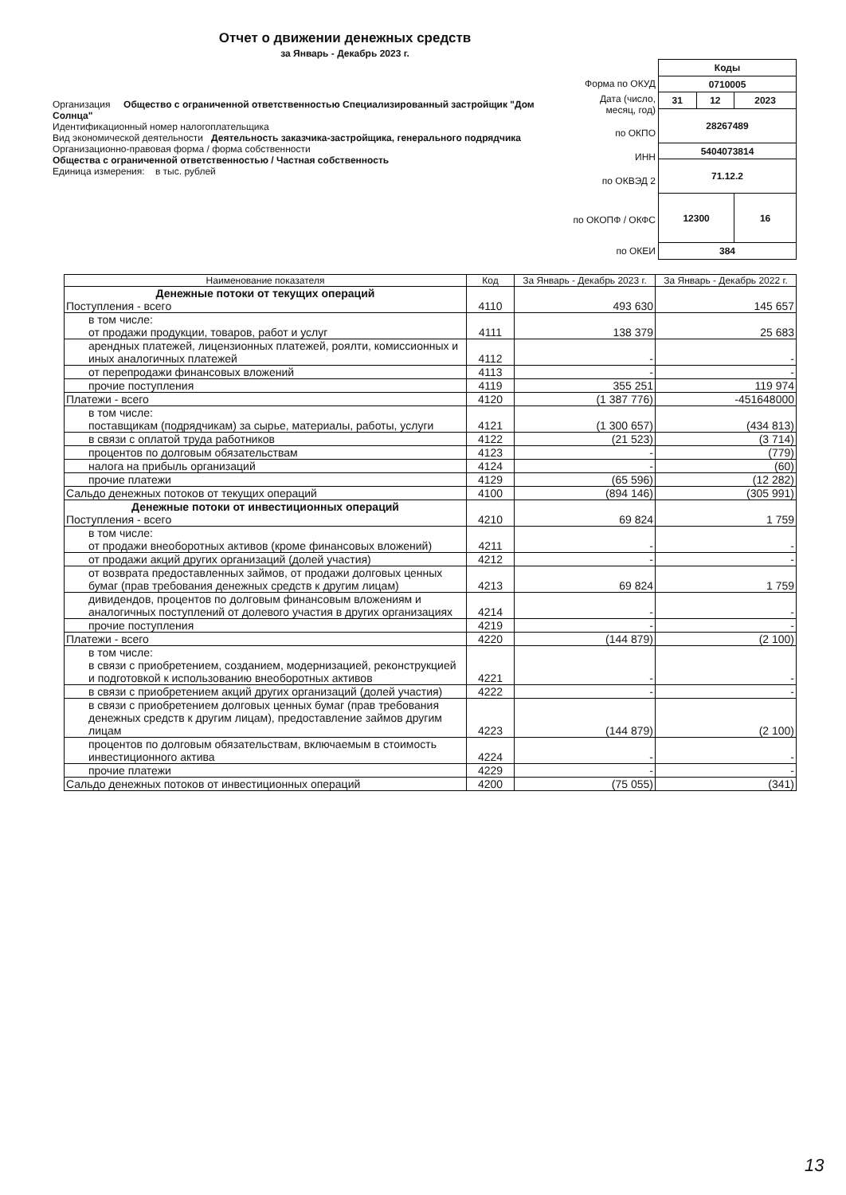Отчет о движении денежных средств
за Январь - Декабрь 2023 г.
Организация Общество с ограниченной ответственностью Специализированный застройщик "Дом Солнца"
Идентификационный номер налогоплательщика
Вид экономической деятельности Деятельность заказчика-застройщика, генерального подрядчика
Организационно-правовая форма / форма собственности
Общества с ограниченной ответственностью / Частная собственность
Единица измерения: в тыс. рублей
| Форма по ОКУД |
| Дата (число, месяц, год) |
| по ОКПО |
| ИНН |
| по ОКВЭД 2 |
| по ОКОПФ / ОКФС |
| по ОКЕИ |
| Коды | | |
| 0710005 | | |
| 31 | 12 | 2023 |
| 28267489 | | |
| 5404073814 | | |
| 71.12.2 | | |
| 12300 | | 16 |
| 384 | | |
| Наименование показателя | Код | За Январь - Декабрь 2023 г. | За Январь - Декабрь 2022 г. |
| --- | --- | --- | --- |
| Денежные потоки от текущих операций Поступления - всего | 4110 | 493 630 | 145 657 |
| в том числе: от продажи продукции, товаров, работ и услуг | 4111 | 138 379 | 25 683 |
| арендных платежей, лицензионных платежей, роялти, комиссионных и иных аналогичных платежей | 4112 | - | - |
| от перепродажи финансовых вложений | 4113 | - | - |
| прочие поступления | 4119 | 355 251 | 119 974 |
| Платежи - всего | 4120 | (1 387 776) | -451648000 |
| в том числе: поставщикам (подрядчикам) за сырье, материалы, работы, услуги | 4121 | (1 300 657) | (434 813) |
| в связи с оплатой труда работников | 4122 | (21 523) | (3 714) |
| процентов по долговым обязательствам | 4123 | - | (779) |
| налога на прибыль организаций | 4124 | - | (60) |
| прочие платежи | 4129 | (65 596) | (12 282) |
| Сальдо денежных потоков от текущих операций | 4100 | (894 146) | (305 991) |
| Денежные потоки от инвестиционных операций Поступления - всего | 4210 | 69 824 | 1 759 |
| в том числе: от продажи внеоборотных активов (кроме финансовых вложений) | 4211 | - | - |
| от продажи акций других организаций (долей участия) | 4212 | - | - |
| от возврата предоставленных займов, от продажи долговых ценных бумаг (прав требования денежных средств к другим лицам) | 4213 | 69 824 | 1 759 |
| дивидендов, процентов по долговым финансовым вложениям и аналогичных поступлений от долевого участия в других организациях | 4214 | - | - |
| прочие поступления | 4219 | - | - |
| Платежи - всего | 4220 | (144 879) | (2 100) |
| в том числе: в связи с приобретением, созданием, модернизацией, реконструкцией и подготовкой к использованию внеоборотных активов | 4221 | - | - |
| в связи с приобретением акций других организаций (долей участия) | 4222 | - | - |
| в связи с приобретением долговых ценных бумаг (прав требования денежных средств к другим лицам), предоставление займов другим лицам | 4223 | (144 879) | (2 100) |
| процентов по долговым обязательствам, включаемым в стоимость инвестиционного актива | 4224 | - | - |
| прочие платежи | 4229 | - | - |
| Сальдо денежных потоков от инвестиционных операций | 4200 | (75 055) | (341) |
13